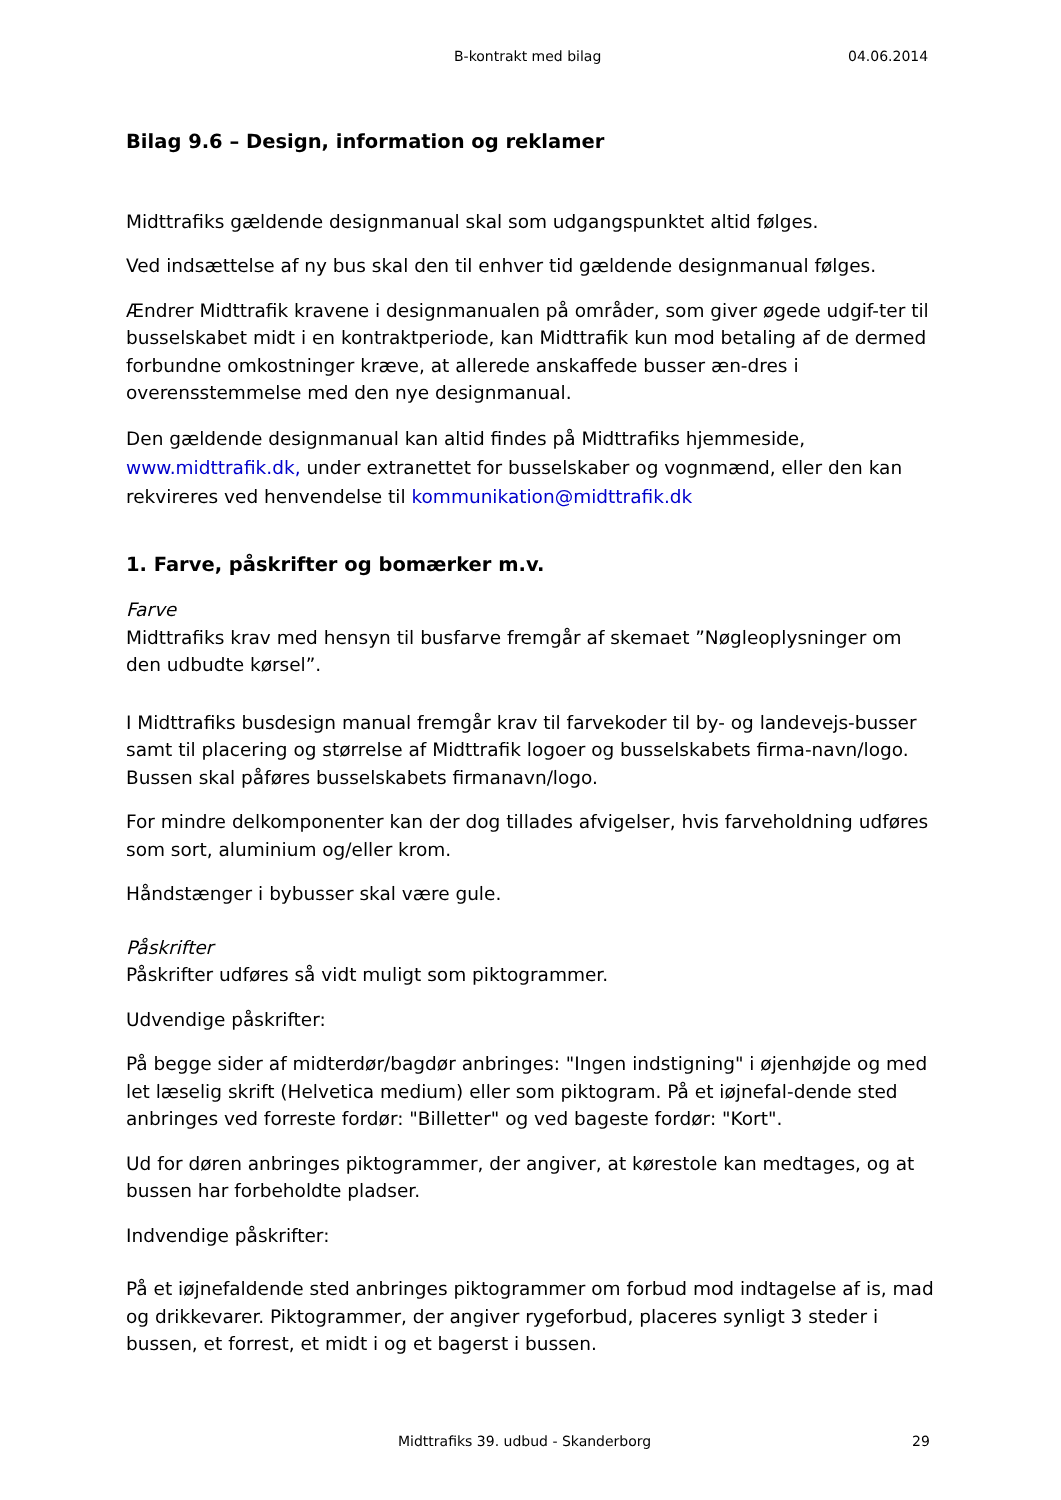B-kontrakt med bilag 04.06.2014
Bilag 9.6 – Design, information og reklamer
Midttrafiks gældende designmanual skal som udgangspunktet altid følges.
Ved indsættelse af ny bus skal den til enhver tid gældende designmanual følges.
Ændrer Midttrafik kravene i designmanualen på områder, som giver øgede udgif-ter til busselskabet midt i en kontraktperiode, kan Midttrafik kun mod betaling af de dermed forbundne omkostninger kræve, at allerede anskaffede busser æn-dres i overensstemmelse med den nye designmanual.
Den gældende designmanual kan altid findes på Midttrafiks hjemmeside, www.midttrafik.dk, under extranettet for busselskaber og vognmænd, eller den kan rekvireres ved henvendelse til kommunikation@midttrafik.dk
1. Farve, påskrifter og bomærker m.v.
Farve
Midttrafiks krav med hensyn til busfarve fremgår af skemaet ”Nøgleoplysninger om den udbudte kørsel”.
I Midttrafiks busdesign manual fremgår krav til farvekoder til by- og landevejs-busser samt til placering og størrelse af Midttrafik logoer og busselskabets firma-navn/logo. Bussen skal påføres busselskabets firmanavn/logo.
For mindre delkomponenter kan der dog tillades afvigelser, hvis farveholdning udføres som sort, aluminium og/eller krom.
Håndstænger i bybusser skal være gule.
Påskrifter
Påskrifter udføres så vidt muligt som piktogrammer.
Udvendige påskrifter:
På begge sider af midterdør/bagdør anbringes: "Ingen indstigning" i øjenhøjde og med let læselig skrift (Helvetica medium) eller som piktogram. På et iøjnefal-dende sted anbringes ved forreste fordør: "Billetter" og ved bageste fordør: "Kort".
Ud for døren anbringes piktogrammer, der angiver, at kørestole kan medtages, og at bussen har forbeholdte pladser.
Indvendige påskrifter:
På et iøjnefaldende sted anbringes piktogrammer om forbud mod indtagelse af is, mad og drikkevarer. Piktogrammer, der angiver rygeforbud, placeres synligt 3 steder i bussen, et forrest, et midt i og et bagerst i bussen.
Midttrafiks 39. udbud - Skanderborg 29